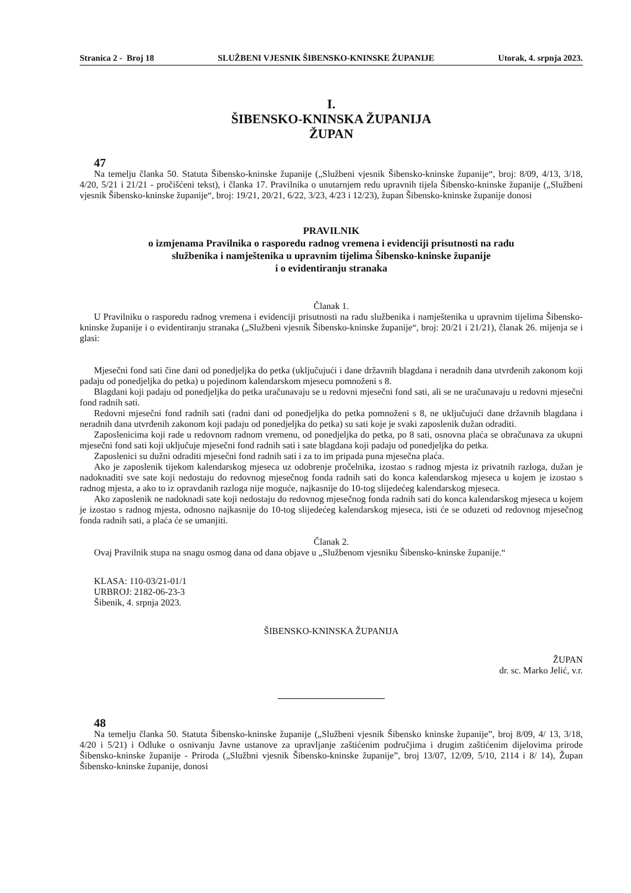Stranica 2 - Broj 18 SLUŽBENI VJESNIK ŠIBENSKO-KNINSKE ŽUPANIJE Utorak, 4. srpnja 2023.
I.
ŠIBENSKO-KNINSKA ŽUPANIJA
ŽUPAN
47
Na temelju članka 50. Statuta Šibensko-kninske županije („Službeni vjesnik Šibensko-kninske županije“, broj: 8/09, 4/13, 3/18, 4/20, 5/21 i 21/21 - pročišćeni tekst), i članka 17. Pravilnika o unutarnjem redu upravnih tijela Šibensko-kninske županije („Službeni vjesnik Šibensko-kninske županije“, broj: 19/21, 20/21, 6/22, 3/23, 4/23 i 12/23), župan Šibensko-kninske županije donosi
PRAVILNIK
o izmjenama Pravilnika o rasporedu radnog vremena i evidenciji prisutnosti na radu
službenika i namještenika u upravnim tijelima Šibensko-kninske županije
i o evidentiranju stranaka
Članak 1.
U Pravilniku o rasporedu radnog vremena i evidenciji prisutnosti na radu službenika i namještenika u upravnim tijelima Šibensko-kninske županije i o evidentiranju stranaka („Službeni vjesnik Šibensko-kninske županije“, broj: 20/21 i 21/21), članak 26. mijenja se i glasi:
Mjesečni fond sati čine dani od ponedjeljka do petka (uključujući i dane državnih blagdana i neradnih dana utvrđenih zakonom koji padaju od ponedjeljka do petka) u pojedinom kalendarskom mjesecu pomnoženi s 8.
Blagdani koji padaju od ponedjeljka do petka uračunavaju se u redovni mjesečni fond sati, ali se ne uračunavaju u redovni mjesečni fond radnih sati.
Redovni mjesečni fond radnih sati (radni dani od ponedjeljka do petka pomnoženi s 8, ne uključujući dane državnih blagdana i neradnih dana utvrđenih zakonom koji padaju od ponedjeljka do petka) su sati koje je svaki zaposlenik dužan odraditi.
Zaposlenicima koji rade u redovnom radnom vremenu, od ponedjeljka do petka, po 8 sati, osnovna plaća se obračunava za ukupni mjesečni fond sati koji uključuje mjesečni fond radnih sati i sate blagdana koji padaju od ponedjeljka do petka.
Zaposlenici su dužni odraditi mjesečni fond radnih sati i za to im pripada puna mjesečna plaća.
Ako je zaposlenik tijekom kalendarskog mjeseca uz odobrenje pročelnika, izostao s radnog mjesta iz privatnih razloga, dužan je nadoknaditi sve sate koji nedostaju do redovnog mjesečnog fonda radnih sati do konca kalendarskog mjeseca u kojem je izostao s radnog mjesta, a ako to iz opravdanih razloga nije moguće, najkasnije do 10-tog slijedećeg kalendarskog mjeseca.
Ako zaposlenik ne nadoknadi sate koji nedostaju do redovnog mjesečnog fonda radnih sati do konca kalendarskog mjeseca u kojem je izostao s radnog mjesta, odnosno najkasnije do 10-tog slijedećeg kalendarskog mjeseca, isti će se oduzeti od redovnog mjesečnog fonda radnih sati, a plaća će se umanjiti.
Članak 2.
Ovaj Pravilnik stupa na snagu osmog dana od dana objave u „Službenom vjesniku Šibensko-kninske županije.“
KLASA: 110-03/21-01/1
URBROJ: 2182-06-23-3
Šibenik, 4. srpnja 2023.
ŠIBENSKO-KNINSKA ŽUPANIJA
ŽUPAN
dr. sc. Marko Jelić, v.r.
48
Na temelju članka 50. Statuta Šibensko-kninske županije („Službeni vjesnik Šibensko kninske županije”, broj 8/09, 4/ 13, 3/18, 4/20 i 5/21) i Odluke o osnivanju Javne ustanove za upravljanje zaštićenim područjima i drugim zaštićenim dijelovima prirode Šibensko-kninske županije - Priroda („Službni vjesnik Šibensko-kninske županije”, broj 13/07, 12/09, 5/10, 2114 i 8/ 14), Župan Šibensko-kninske županije, donosi